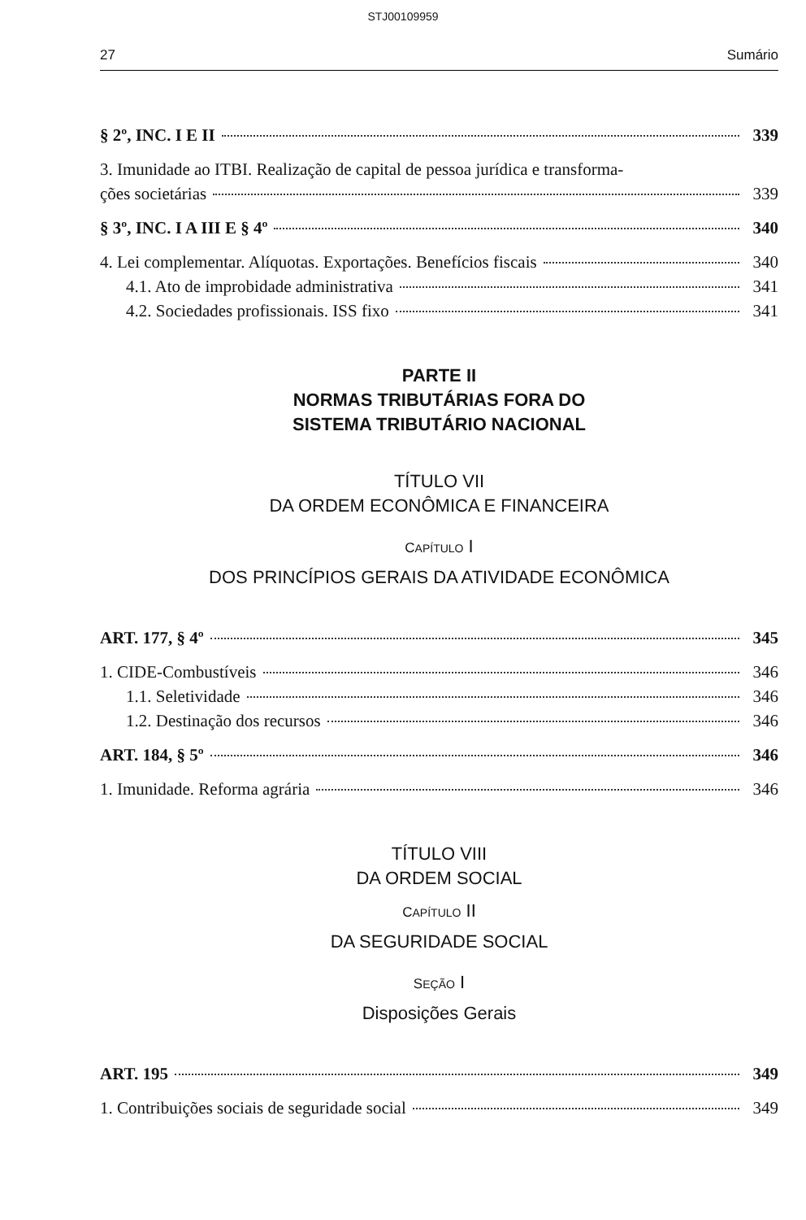STJ00109959
27 Sumário
§ 2º, INC. I E II 339
3. Imunidade ao ITBI. Realização de capital de pessoa jurídica e transforma-
ções societárias 339
§ 3º, INC. I A III E § 4º 340
4. Lei complementar. Alíquotas. Exportações. Benefícios fiscais 340
4.1. Ato de improbidade administrativa 341
4.2. Sociedades profissionais. ISS fixo 341
PARTE II
NORMAS TRIBUTÁRIAS FORA DO
SISTEMA TRIBUTÁRIO NACIONAL
TÍTULO VII
DA ORDEM ECONÔMICA E FINANCEIRA
CAPÍTULO I
DOS PRINCÍPIOS GERAIS DA ATIVIDADE ECONÔMICA
ART. 177, § 4º 345
1. CIDE-Combustíveis 346
1.1. Seletividade 346
1.2. Destinação dos recursos 346
ART. 184, § 5º 346
1. Imunidade. Reforma agrária 346
TÍTULO VIII
DA ORDEM SOCIAL
CAPÍTULO II
DA SEGURIDADE SOCIAL
SEÇÃO I
Disposições Gerais
ART. 195 349
1. Contribuições sociais de seguridade social 349